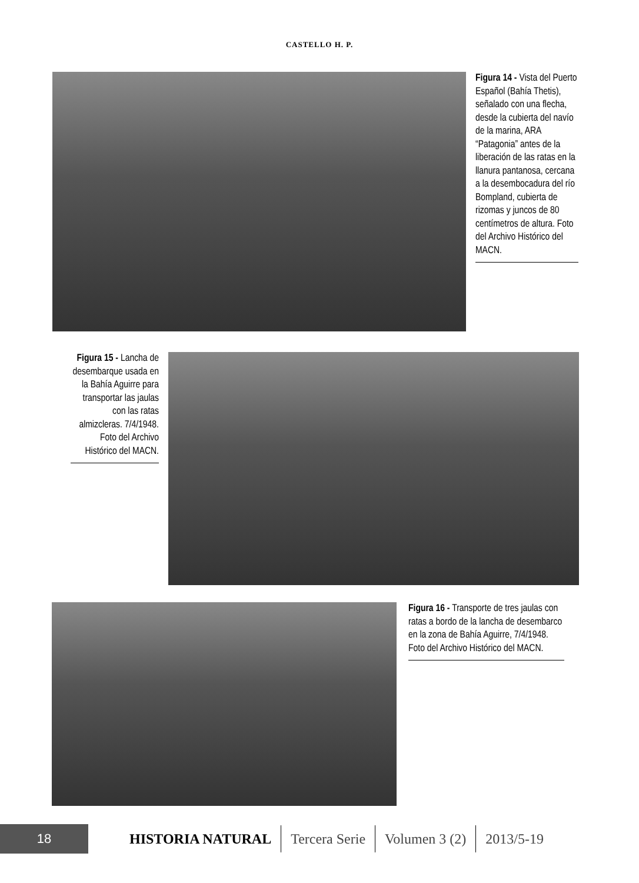CASTELLO H. P.
Figura 14 - Vista del Puerto Español (Bahía Thetis), señalado con una flecha, desde la cubierta del navío de la marina, ARA “Patagonia” antes de la liberación de las ratas en la llanura pantanosa, cercana a la desembocadura del río Bompland, cubierta de rizomas y juncos de 80 centímetros de altura. Foto del Archivo Histórico del MACN.
Figura 15 - Lancha de desembarque usada en la Bahía Aguirre para transportar las jaulas con las ratas almizcleras. 7/4/1948. Foto del Archivo Histórico del MACN.
Figura 16 - Transporte de tres jaulas con ratas a bordo de la lancha de desembarco en la zona de Bahía Aguirre, 7/4/1948. Foto del Archivo Histórico del MACN.
18
HISTORIA NATURAL Tercera Serie Volumen 3 (2) 2013/5-19